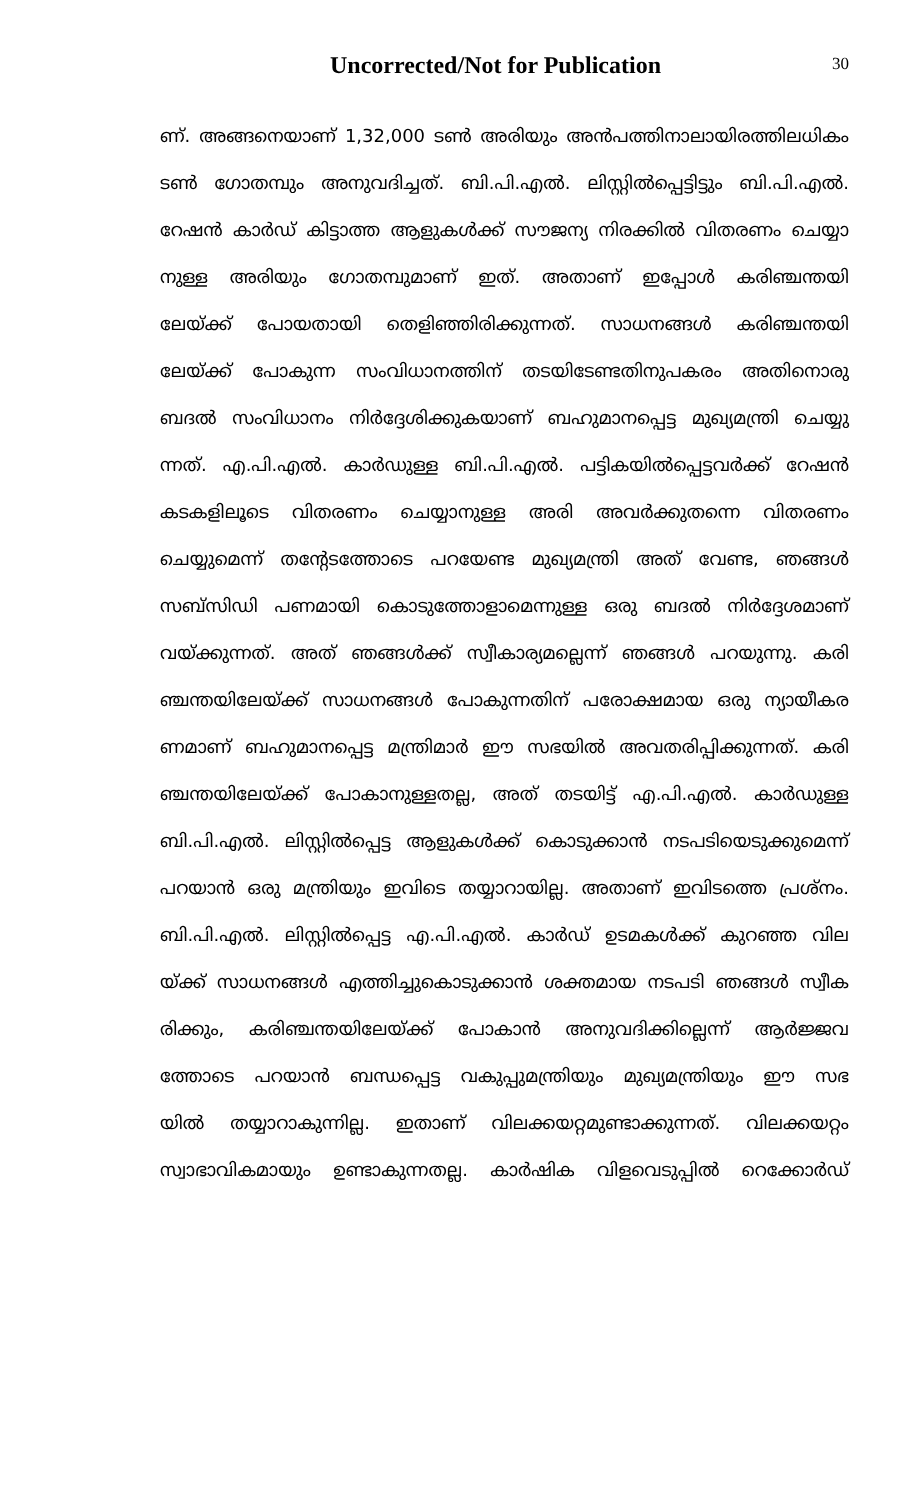Uncorrected/Not for Publication
30
ണ്. അങ്ങനെയാണ് 1,32,000 ടൺ അരിയും അൻപത്തിനാലായിരത്തിലധികം
ടൺ ഗോതമ്പും അനുവദിച്ചത്. ബി.പി.എൽ. ലിസ്റ്റിൽപ്പെട്ടിട്ടും ബി.പി.എൽ.
റേഷൻ കാർഡ് കിട്ടാത്ത ആളുകൾക്ക് സൗജന്യ നിരക്കിൽ വിതരണം ചെയ്യാ
നുള്ള അരിയും ഗോതമ്പുമാണ് ഇത്. അതാണ് ഇപ്പോൾ കരിഞ്ചന്തയി
ലേയ്ക്ക് പോയതായി തെളിഞ്ഞിരിക്കുന്നത്. സാധനങ്ങൾ കരിഞ്ചന്തയി
ലേയ്ക്ക് പോകുന്ന സംവിധാനത്തിന് തടയിടേണ്ടതിനുപകരം അതിനൊരു
ബദൽ സംവിധാനം നിർദ്ദേശിക്കുകയാണ് ബഹുമാനപ്പെട്ട മുഖ്യമന്ത്രി ചെയ്യു
ന്നത്. എ.പി.എൽ. കാർഡുള്ള ബി.പി.എൽ. പട്ടികയിൽപ്പെട്ടവർക്ക് റേഷൻ
കടകളിലൂടെ വിതരണം ചെയ്യാനുള്ള അരി അവർക്കുതന്നെ വിതരണം
ചെയ്യുമെന്ന് തന്റേടത്തോടെ പറയേണ്ട മുഖ്യമന്ത്രി അത് വേണ്ട, ഞങ്ങൾ
സബ്സിഡി പണമായി കൊടുത്തോളാമെന്നുള്ള ഒരു ബദൽ നിർദ്ദേശമാണ്
വയ്ക്കുന്നത്. അത് ഞങ്ങൾക്ക് സ്വീകാര്യമല്ലെന്ന് ഞങ്ങൾ പറയുന്നു. കരി
ഞ്ചന്തയിലേയ്ക്ക് സാധനങ്ങൾ പോകുന്നതിന് പരോക്ഷമായ ഒരു ന്യായീകര
ണമാണ് ബഹുമാനപ്പെട്ട മന്ത്രിമാർ ഈ സഭയിൽ അവതരിപ്പിക്കുന്നത്. കരി
ഞ്ചന്തയിലേയ്ക്ക് പോകാനുള്ളതല്ല, അത് തടയിട്ട് എ.പി.എൽ. കാർഡുള്ള
ബി.പി.എൽ. ലിസ്റ്റിൽപ്പെട്ട ആളുകൾക്ക് കൊടുക്കാൻ നടപടിയെടുക്കുമെന്ന്
പറയാൻ ഒരു മന്ത്രിയും ഇവിടെ തയ്യാറായില്ല. അതാണ് ഇവിടത്തെ പ്രശ്നം.
ബി.പി.എൽ. ലിസ്റ്റിൽപ്പെട്ട എ.പി.എൽ. കാർഡ് ഉടമകൾക്ക് കുറഞ്ഞ വില
യ്ക്ക് സാധനങ്ങൾ എത്തിച്ചുകൊടുക്കാൻ ശക്തമായ നടപടി ഞങ്ങൾ സ്വീക
രിക്കും, കരിഞ്ചന്തയിലേയ്ക്ക് പോകാൻ അനുവദിക്കില്ലെന്ന് ആർജ്ജവ
ത്തോടെ പറയാൻ ബന്ധപ്പെട്ട വകുപ്പുമന്ത്രിയും മുഖ്യമന്ത്രിയും ഈ സഭ
യിൽ തയ്യാറാകുന്നില്ല. ഇതാണ് വിലക്കയറ്റമുണ്ടാക്കുന്നത്. വിലക്കയറ്റം
സ്വാഭാവികമായും ഉണ്ടാകുന്നതല്ല. കാർഷിക വിളവെടുപ്പിൽ റെക്കോർഡ്